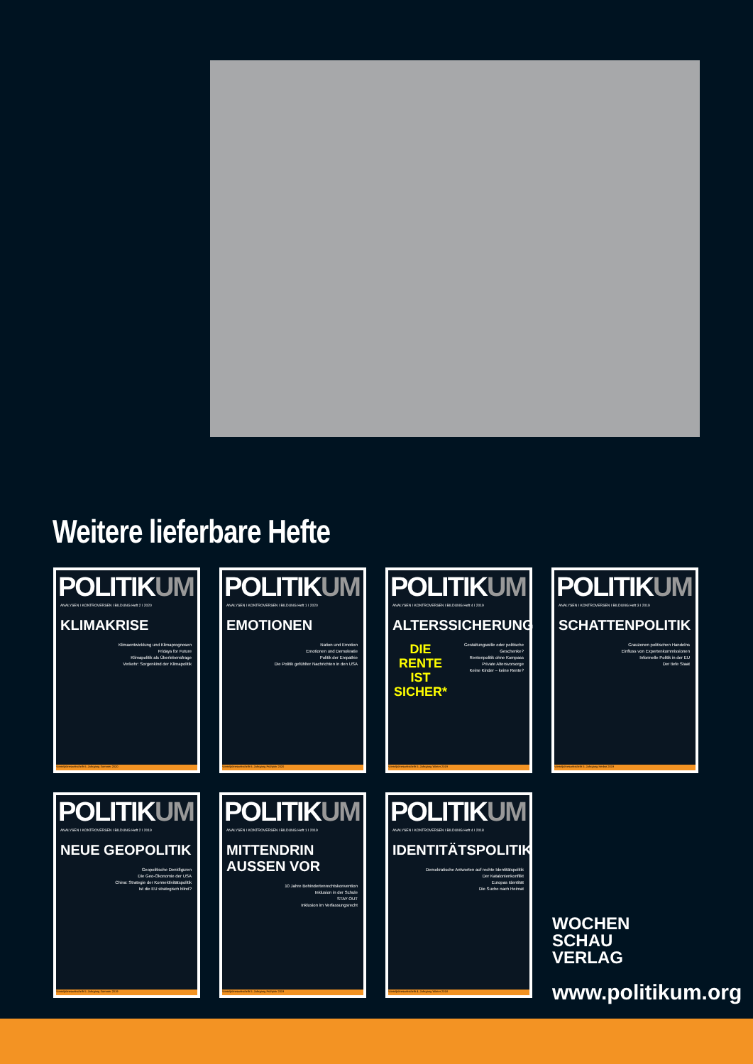Weitere lieferbare Hefte
POLITIKUM
ANALYSEN I KONTROVERSEN I BILDUNG Heft 2 I 2020
KLIMAKRISE
Klimaentwicklung und Klimaprognosen
Fridays for Future
Klimapolitik als Überlebensfrage
Verkehr: Sorgenkind der Klimapolitik
Vierteljahreszeitschrift 6. Jahrgang Sommer 2020
POLITIKUM
ANALYSEN I KONTROVERSEN I BILDUNG Heft 1 I 2020
EMOTIONEN
Nation und Emotion
Emotionen und Demokratie
Politik der Empathie
Die Politik gefühlter Nachrichten in den USA
Vierteljahreszeitschrift 6. Jahrgang Frühjahr 2020
POLITIKUM
ANALYSEN I KONTROVERSEN I BILDUNG Heft 4 I 2019
ALTERSSICHERUNG
DIE
RENTE
IST
SICHER* Gestaltungswille oder politische Geschenke?
Rentenpolitik ohne Kompass
Private Altersvorsorge
Keine Kinder – keine Rente?
Vierteljahreszeitschrift 5. Jahrgang Winter 2019
POLITIKUM
ANALYSEN I KONTROVERSEN I BILDUNG Heft 3 I 2019
SCHATTENPOLITIK
Grauzonen politischen Handelns
Einfluss von Expertenkommissionen
Informelle Politik in der EU
Der tiefe Staat
Vierteljahreszeitschrift 5. Jahrgang Herbst 2019
POLITIKUM
ANALYSEN I KONTROVERSEN I BILDUNG Heft 2 I 2019
NEUE GEOPOLITIK
Geopolitische Denkfiguren
Die Geo-Ökonomie der USA
China: Strategie der Konnektivitätspolitik
Ist die EU strategisch blind?
Vierteljahreszeitschrift 5. Jahrgang Sommer 2019
POLITIKUM
ANALYSEN I KONTROVERSEN I BILDUNG Heft 1 I 2019
MITTENDRIN AUSSEN VOR
10 Jahre Behindertenrechtskonvention
Inklusion in der Schule
STAY OUT
Inklusion im Verfassungsrecht
Vierteljahreszeitschrift 5. Jahrgang Frühjahr 2019
POLITIKUM
ANALYSEN I KONTROVERSEN I BILDUNG Heft 4 I 2018
IDENTITÄTSPOLITIK
Demokratische Antworten auf rechte Identitätspolitik
Der Katalonienkonflikt
Europas Identität
Die Suche nach Heimat
Vierteljahreszeitschrift 4. Jahrgang Winter 2018
WOCHEN
SCHAU
VERLAG
www.politikum.org